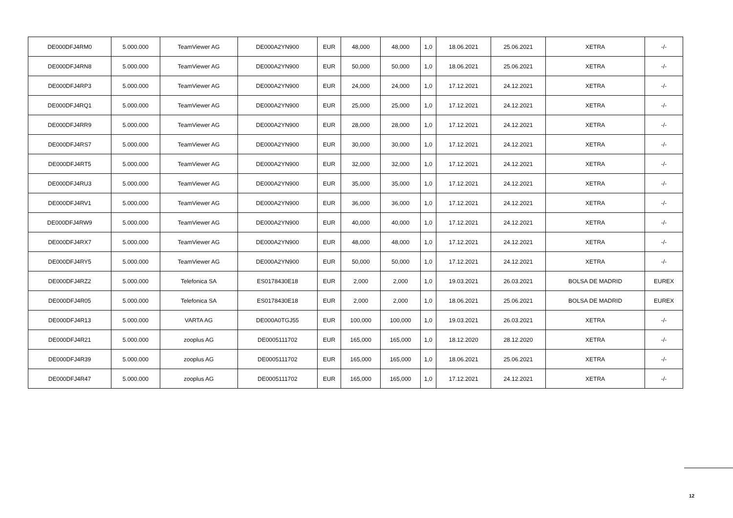| DE000DFJ4RM0 | 5.000.000 | TeamViewer AG | DE000A2YN900 | EUR | 48,000 | 48,000 | 1,0 | 18.06.2021 | 25.06.2021 | XETRA | -/- |
| DE000DFJ4RN8 | 5.000.000 | TeamViewer AG | DE000A2YN900 | EUR | 50,000 | 50,000 | 1,0 | 18.06.2021 | 25.06.2021 | XETRA | -/- |
| DE000DFJ4RP3 | 5.000.000 | TeamViewer AG | DE000A2YN900 | EUR | 24,000 | 24,000 | 1,0 | 17.12.2021 | 24.12.2021 | XETRA | -/- |
| DE000DFJ4RQ1 | 5.000.000 | TeamViewer AG | DE000A2YN900 | EUR | 25,000 | 25,000 | 1,0 | 17.12.2021 | 24.12.2021 | XETRA | -/- |
| DE000DFJ4RR9 | 5.000.000 | TeamViewer AG | DE000A2YN900 | EUR | 28,000 | 28,000 | 1,0 | 17.12.2021 | 24.12.2021 | XETRA | -/- |
| DE000DFJ4RS7 | 5.000.000 | TeamViewer AG | DE000A2YN900 | EUR | 30,000 | 30,000 | 1,0 | 17.12.2021 | 24.12.2021 | XETRA | -/- |
| DE000DFJ4RT5 | 5.000.000 | TeamViewer AG | DE000A2YN900 | EUR | 32,000 | 32,000 | 1,0 | 17.12.2021 | 24.12.2021 | XETRA | -/- |
| DE000DFJ4RU3 | 5.000.000 | TeamViewer AG | DE000A2YN900 | EUR | 35,000 | 35,000 | 1,0 | 17.12.2021 | 24.12.2021 | XETRA | -/- |
| DE000DFJ4RV1 | 5.000.000 | TeamViewer AG | DE000A2YN900 | EUR | 36,000 | 36,000 | 1,0 | 17.12.2021 | 24.12.2021 | XETRA | -/- |
| DE000DFJ4RW9 | 5.000.000 | TeamViewer AG | DE000A2YN900 | EUR | 40,000 | 40,000 | 1,0 | 17.12.2021 | 24.12.2021 | XETRA | -/- |
| DE000DFJ4RX7 | 5.000.000 | TeamViewer AG | DE000A2YN900 | EUR | 48,000 | 48,000 | 1,0 | 17.12.2021 | 24.12.2021 | XETRA | -/- |
| DE000DFJ4RY5 | 5.000.000 | TeamViewer AG | DE000A2YN900 | EUR | 50,000 | 50,000 | 1,0 | 17.12.2021 | 24.12.2021 | XETRA | -/- |
| DE000DFJ4RZ2 | 5.000.000 | Telefonica SA | ES0178430E18 | EUR | 2,000 | 2,000 | 1,0 | 19.03.2021 | 26.03.2021 | BOLSA DE MADRID | EUREX |
| DE000DFJ4R05 | 5.000.000 | Telefonica SA | ES0178430E18 | EUR | 2,000 | 2,000 | 1,0 | 18.06.2021 | 25.06.2021 | BOLSA DE MADRID | EUREX |
| DE000DFJ4R13 | 5.000.000 | VARTA AG | DE000A0TGJ55 | EUR | 100,000 | 100,000 | 1,0 | 19.03.2021 | 26.03.2021 | XETRA | -/- |
| DE000DFJ4R21 | 5.000.000 | zooplus AG | DE0005111702 | EUR | 165,000 | 165,000 | 1,0 | 18.12.2020 | 28.12.2020 | XETRA | -/- |
| DE000DFJ4R39 | 5.000.000 | zooplus AG | DE0005111702 | EUR | 165,000 | 165,000 | 1,0 | 18.06.2021 | 25.06.2021 | XETRA | -/- |
| DE000DFJ4R47 | 5.000.000 | zooplus AG | DE0005111702 | EUR | 165,000 | 165,000 | 1,0 | 17.12.2021 | 24.12.2021 | XETRA | -/- |
12